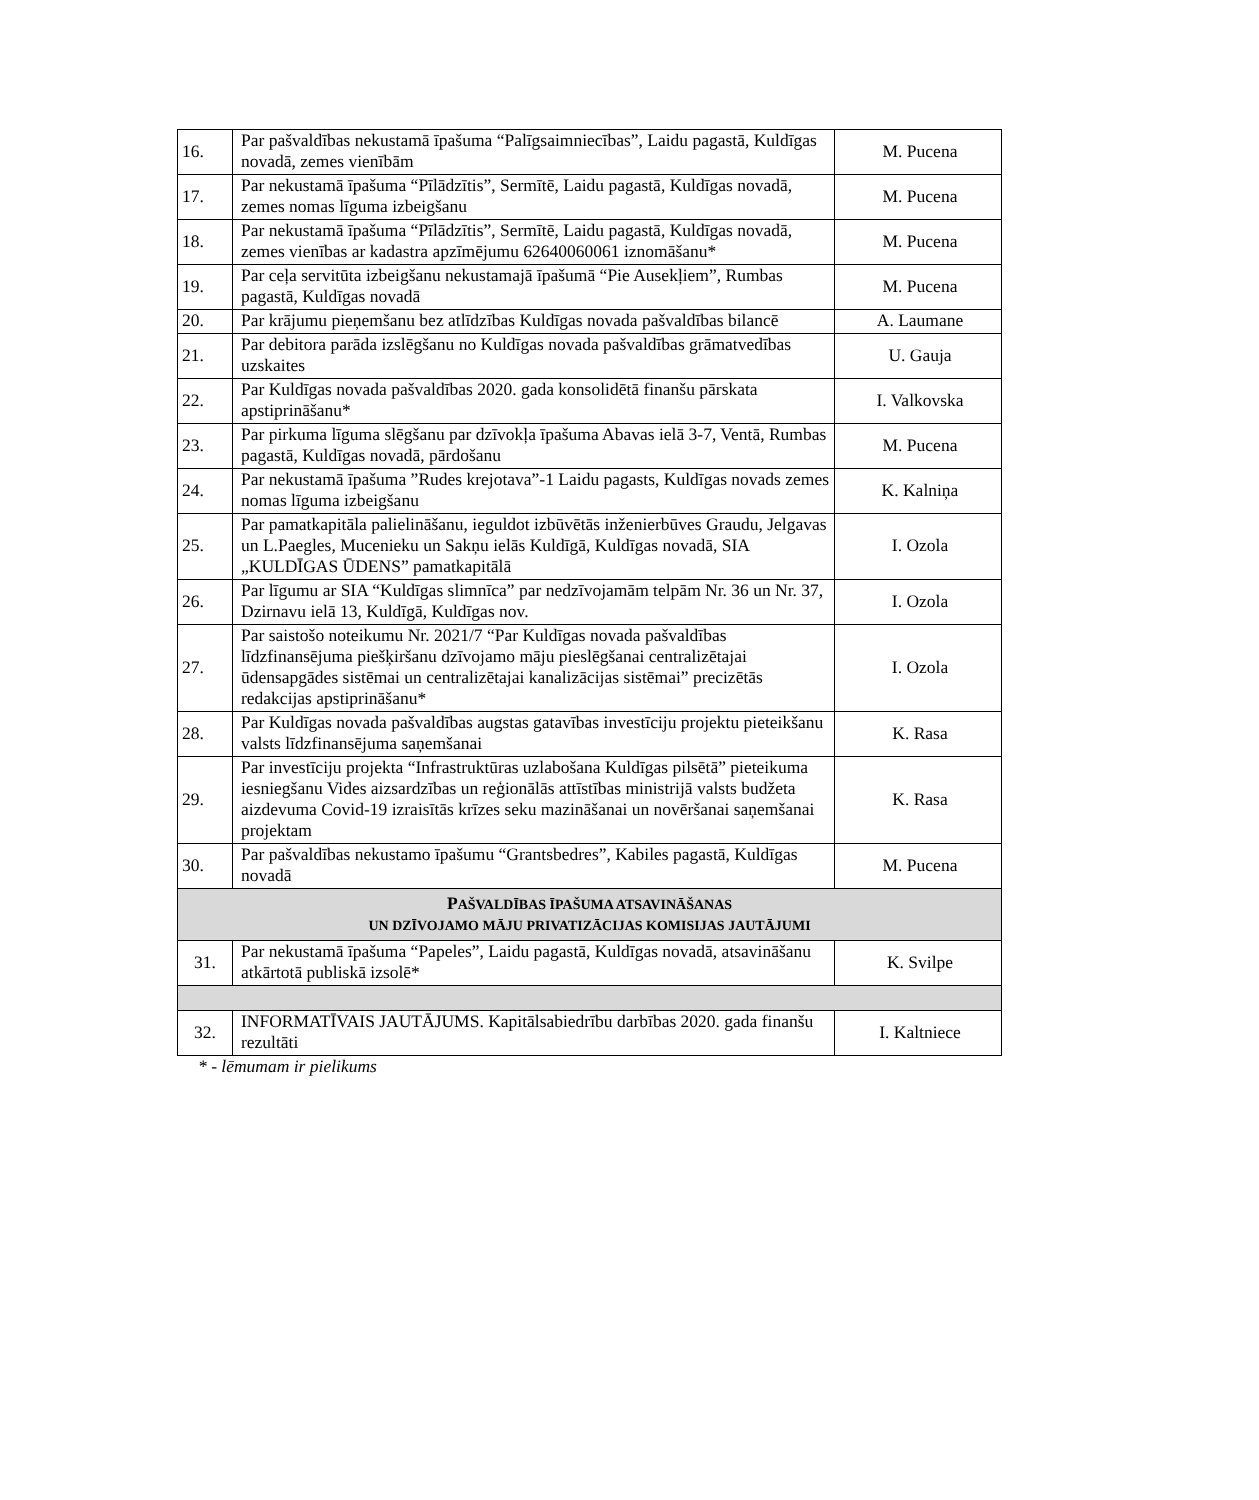| 16. | Par pašvaldības nekustamā īpašuma “Palīgsaimniecības”, Laidu pagastā, Kuldīgas novadā, zemes vienībām | M. Pucena |
| 17. | Par nekustamā īpašuma “Pīlādzītis”, Sermītē, Laidu pagastā, Kuldīgas novadā, zemes nomas līguma izbeigšanu | M. Pucena |
| 18. | Par nekustamā īpašuma “Pīlādzītis”, Sermītē, Laidu pagastā, Kuldīgas novadā, zemes vienības ar kadastra apzīmējumu 62640060061 iznomāšanu* | M. Pucena |
| 19. | Par ceļa servitūta izbeigšanu nekustamajā īpašumā “Pie Ausekļiem”, Rumbas pagastā, Kuldīgas novadā | M. Pucena |
| 20. | Par krājumu pieņemšanu bez atlīdzības Kuldīgas novada pašvaldības bilancē | A. Laumane |
| 21. | Par debitora parāda izslēgšanu no Kuldīgas novada pašvaldības grāmatvedības uzskaites | U. Gauja |
| 22. | Par Kuldīgas novada pašvaldības 2020. gada konsolidētā finanšu pārskata apstiprināšanu* | I. Valkovska |
| 23. | Par pirkuma līguma slēgšanu par dzīvokļa īpašuma Abavas ielā 3-7, Ventā, Rumbas pagastā, Kuldīgas novadā, pārdošanu | M. Pucena |
| 24. | Par nekustamā īpašuma ”Rudes krejotava”-1 Laidu pagasts, Kuldīgas novads zemes nomas līguma izbeigšanu | K. Kalniņa |
| 25. | Par pamatkapitāla palielināšanu, ieguldot izbūvētās inženierbūves Graudu, Jelgavas un L.Paegles, Mucenieku un Sakņu ielās Kuldīgā, Kuldīgas novadā, SIA „KULDĪGAS ŪDENS” pamatkapitālā | I. Ozola |
| 26. | Par līgumu ar SIA “Kuldīgas slimnīca” par nedzīvojamām telpām Nr. 36 un Nr. 37, Dzirnavu ielā 13, Kuldīgā, Kuldīgas nov. | I. Ozola |
| 27. | Par saistošo noteikumu Nr. 2021/7 “Par Kuldīgas novada pašvaldības līdzfinansējuma piešķiršanu dzīvojamo māju pieslēgšanai centralizētajai ūdensapgādes sistēmai un centralizētajai kanalizācijas sistēmai” precizētās redakcijas apstiprināšanu* | I. Ozola |
| 28. | Par Kuldīgas novada pašvaldības augstas gatavības investīciju projektu pieteikšanu valsts līdzfinansējuma saņemšanai | K. Rasa |
| 29. | Par investīciju projekta “Infrastruktūras uzlabošana Kuldīgas pilsētā” pieteikuma iesniegšanu Vides aizsardzības un reģionālās attīstības ministrijā valsts budžeta aizdevuma Covid-19 izraisītās krīzes seku mazināšanai un novēršanai saņemšanai projektam | K. Rasa |
| 30. | Par pašvaldības nekustamo īpašumu “Grantsbedres”, Kabiles pagastā, Kuldīgas novadā | M. Pucena |
| P AŠVALDĪBAS ĪPAŠUMA ATSAVINĀŠANAS UN DZĪVOJAMO MĀJU PRIVATIZĀCIJAS KOMISIJAS JAUTĀJUMI | | |
| 31. | Par nekustamā īpašuma “Papeles”, Laidu pagastā, Kuldīgas novadā, atsavināšanu atkārtotā publiskā izsolē* | K. Svilpe |
| 32. | INFORMATĪVAIS JAUTĀJUMS. Kapitālsabiedrību darbības 2020. gada finanšu rezultāti | I. Kaltniece |
* - lēmumam ir pielikums